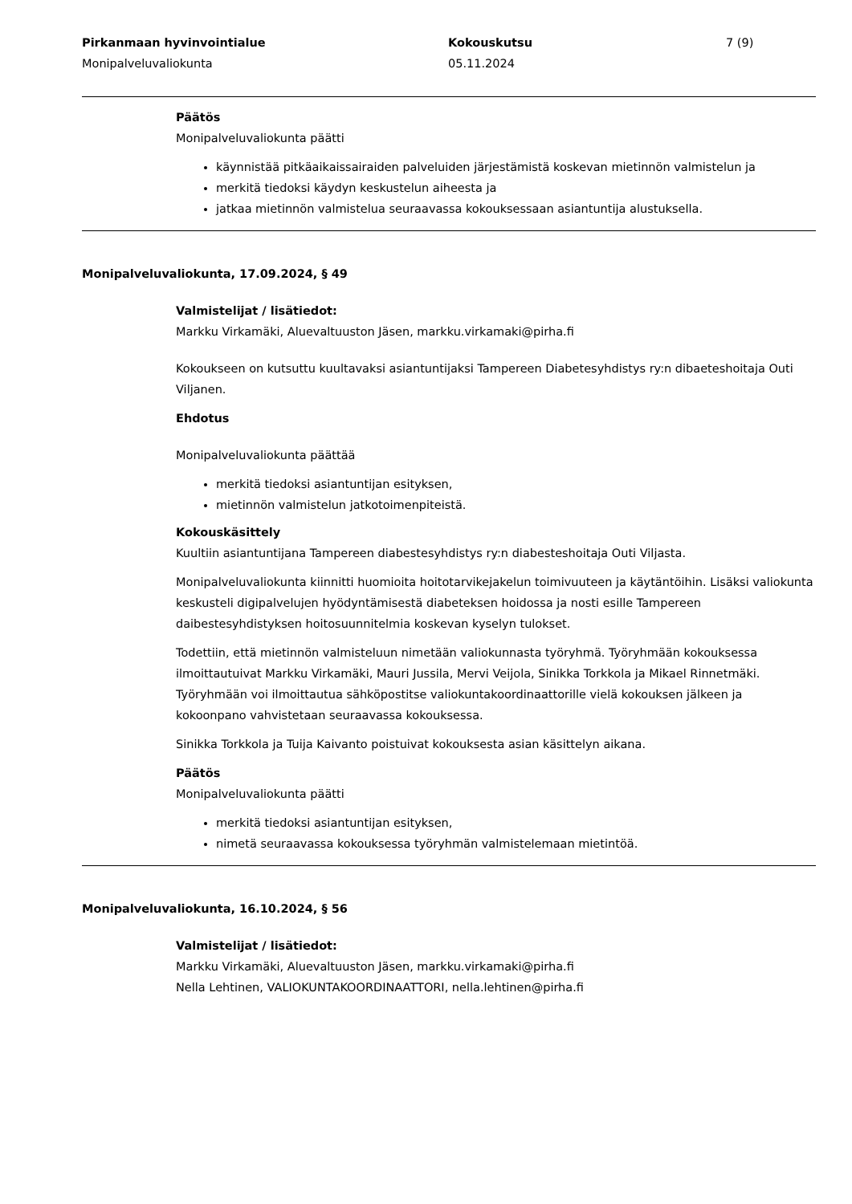Pirkanmaan hyvinvointialue
Monipalveluvaliokunta
Kokouskutsu
05.11.2024
7 (9)
Päätös
Monipalveluvaliokunta päätti
käynnistää pitkäaikaissairaiden palveluiden järjestämistä koskevan mietinnön valmistelun ja
merkitä tiedoksi käydyn keskustelun aiheesta ja
jatkaa mietinnön valmistelua seuraavassa kokouksessaan asiantuntija alustuksella.
Monipalveluvaliokunta, 17.09.2024, § 49
Valmistelijat / lisätiedot:
Markku Virkamäki, Aluevaltuuston Jäsen, markku.virkamaki@pirha.fi
Kokoukseen on kutsuttu kuultavaksi asiantuntijaksi Tampereen Diabetesyhdistys ry:n dibaeteshoitaja Outi Viljanen.
Ehdotus
Monipalveluvaliokunta päättää
merkitä tiedoksi asiantuntijan esityksen,
mietinnön valmistelun jatkotoimenpiteistä.
Kokouskäsittely
Kuultiin asiantuntijana Tampereen diabestesyhdistys ry:n diabesteshoitaja Outi Viljasta.
Monipalveluvaliokunta kiinnitti huomioita hoitotarvikejakelun toimivuuteen ja käytäntöihin. Lisäksi valiokunta keskusteli digipalvelujen hyödyntämisestä diabeteksen hoidossa ja nosti esille Tampereen daibestesyhdistyksen hoitosuunnitelmia koskevan kyselyn tulokset.
Todettiin, että mietinnön valmisteluun nimetään valiokunnasta työryhmä. Työryhmään kokouksessa ilmoittautuivat Markku Virkamäki, Mauri Jussila, Mervi Veijola, Sinikka Torkkola ja Mikael Rinnetmäki. Työryhmään voi ilmoittautua sähköpostitse valiokuntakoordinaattorille vielä kokouksen jälkeen ja kokoonpano vahvistetaan seuraavassa kokouksessa.
Sinikka Torkkola ja Tuija Kaivanto poistuivat kokouksesta asian käsittelyn aikana.
Päätös
Monipalveluvaliokunta päätti
merkitä tiedoksi asiantuntijan esityksen,
nimetä seuraavassa kokouksessa työryhmän valmistelemaan mietintöä.
Monipalveluvaliokunta, 16.10.2024, § 56
Valmistelijat / lisätiedot:
Markku Virkamäki, Aluevaltuuston Jäsen, markku.virkamaki@pirha.fi
Nella Lehtinen, VALIOKUNTAKOORDINAATTORI, nella.lehtinen@pirha.fi